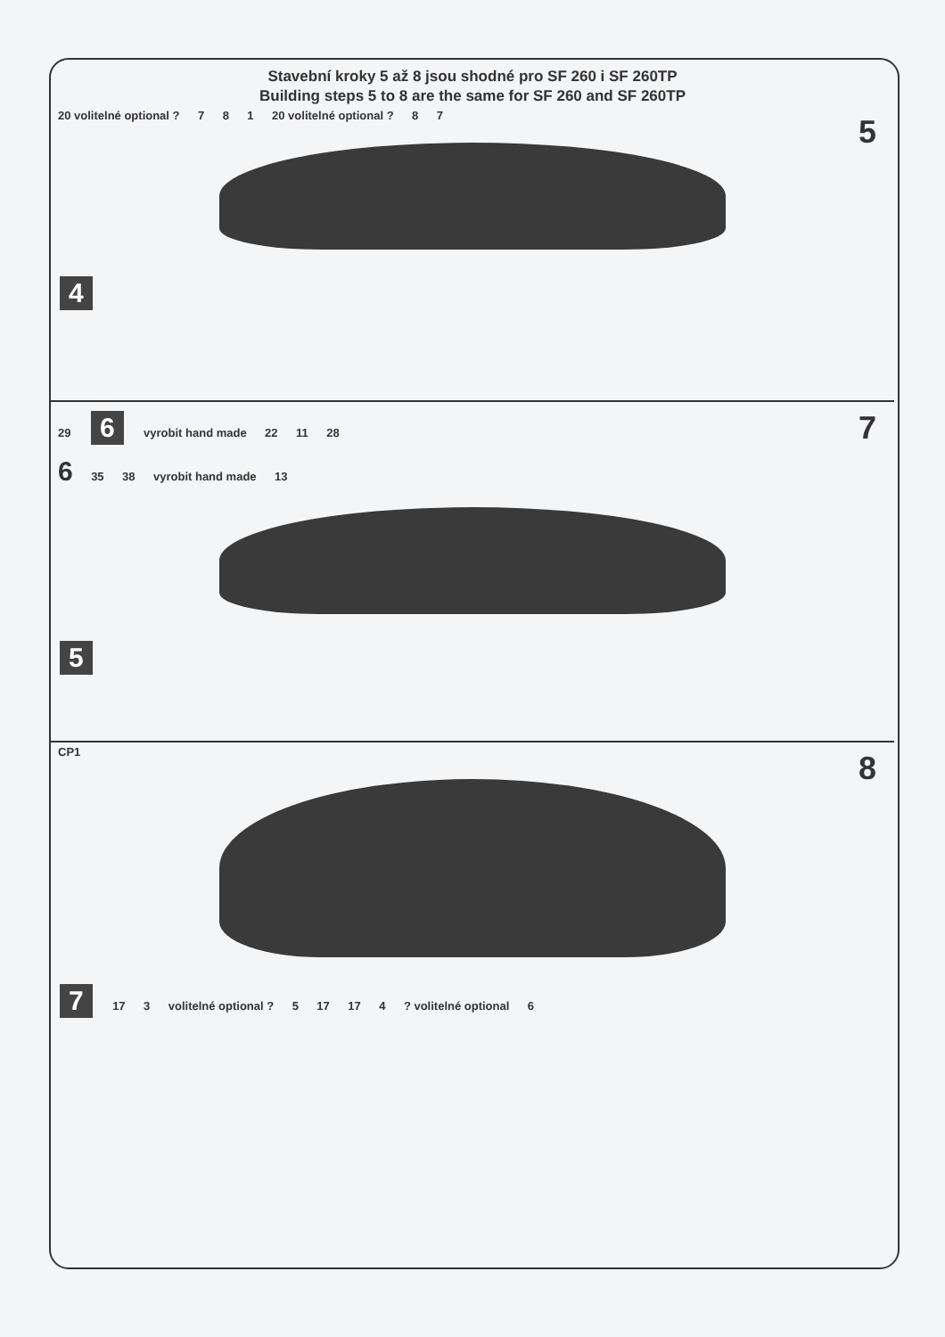Stavební kroky 5 až 8 jsou shodné pro SF 260 i SF 260TP
Building steps 5 to 8 are the same for SF 260 and SF 260TP
5 20 volitelné optional ? 7 8 1 20 volitelné optional ? 8 7
4
7 29 6 vyrobit hand made 22 11 28
6 35 38 vyrobit hand made 13
5
8 CP1
7 17 3 volitelné optional ? 5 17 17 4 ? volitelné optional 6